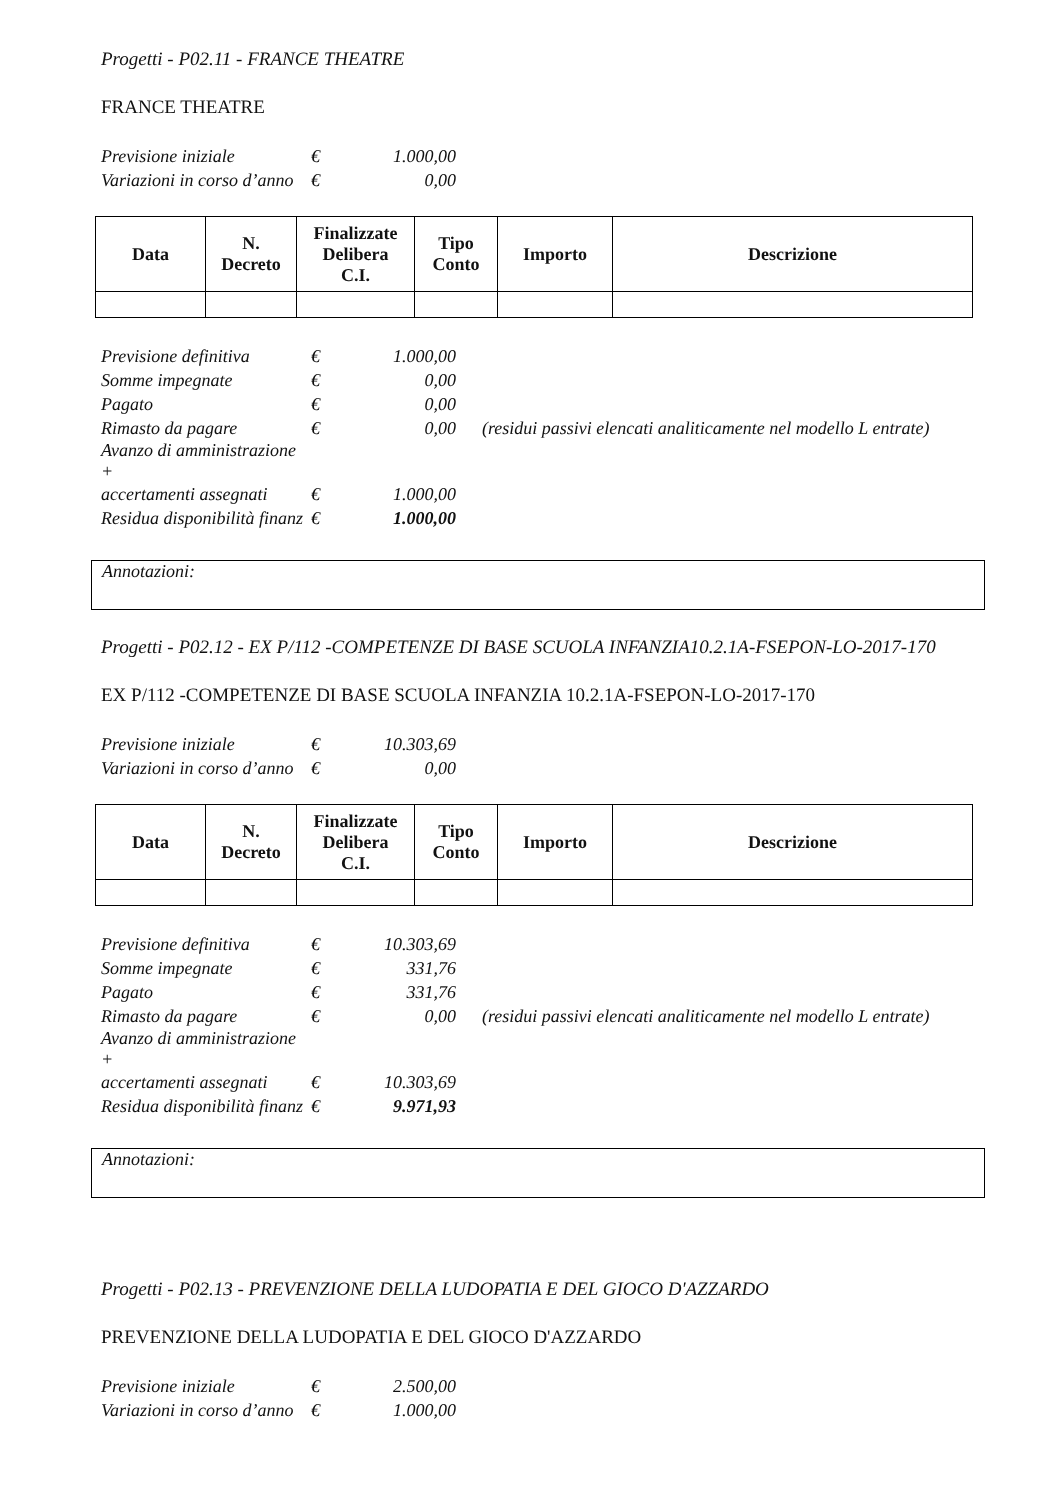Progetti - P02.11 - FRANCE THEATRE
FRANCE THEATRE
| Previsione iniziale | € | 1.000,00 |
| Variazioni in corso d’anno | € | 0,00 |
| Data | N. Decreto | Finalizzate Delibera C.I. | Tipo Conto | Importo | Descrizione |
| --- | --- | --- | --- | --- | --- |
| Previsione definitiva | € | 1.000,00 | |
| Somme impegnate | € | 0,00 | |
| Pagato | € | 0,00 | |
| Rimasto da pagare | € | 0,00 | (residui passivi elencati analiticamente nel modello L entrate) |
| Avanzo di amministrazione + | | | |
| accertamenti assegnati | € | 1.000,00 | |
| Residua disponibilità finanz | € | 1.000,00 | |
Annotazioni:
Progetti - P02.12 - EX P/112 -COMPETENZE DI BASE SCUOLA INFANZIA10.2.1A-FSEPON-LO-2017-170
EX P/112 -COMPETENZE DI BASE SCUOLA INFANZIA 10.2.1A-FSEPON-LO-2017-170
| Previsione iniziale | € | 10.303,69 |
| Variazioni in corso d’anno | € | 0,00 |
| Data | N. Decreto | Finalizzate Delibera C.I. | Tipo Conto | Importo | Descrizione |
| --- | --- | --- | --- | --- | --- |
| Previsione definitiva | € | 10.303,69 | |
| Somme impegnate | € | 331,76 | |
| Pagato | € | 331,76 | |
| Rimasto da pagare | € | 0,00 | (residui passivi elencati analiticamente nel modello L entrate) |
| Avanzo di amministrazione + | | | |
| accertamenti assegnati | € | 10.303,69 | |
| Residua disponibilità finanz | € | 9.971,93 | |
Annotazioni:
Progetti - P02.13 - PREVENZIONE DELLA LUDOPATIA E DEL GIOCO D'AZZARDO
PREVENZIONE DELLA LUDOPATIA E DEL GIOCO D'AZZARDO
| Previsione iniziale | € | 2.500,00 |
| Variazioni in corso d’anno | € | 1.000,00 |